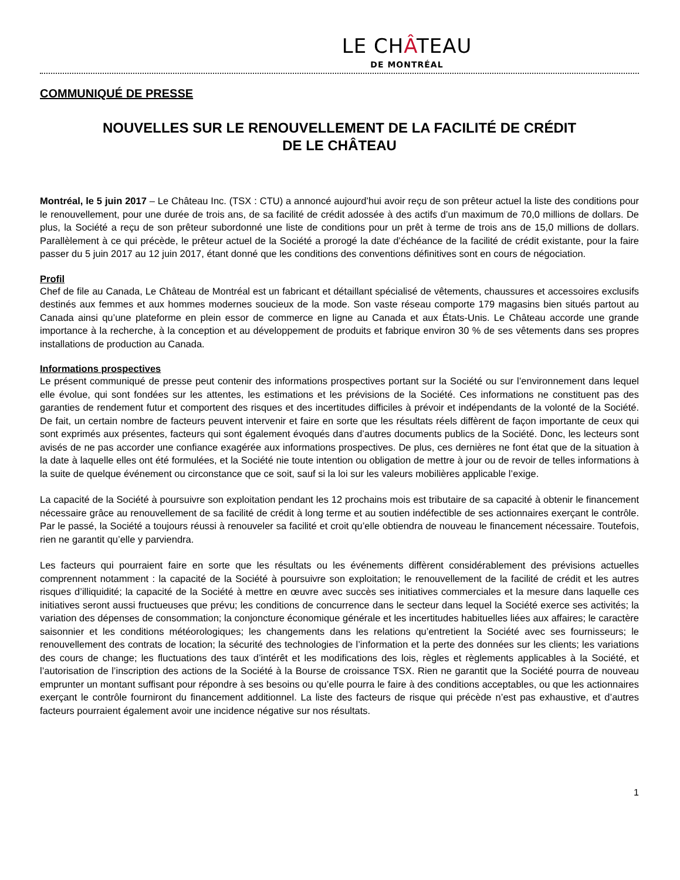LE CHÂTEAU
DE MONTRÉAL
COMMUNIQUÉ DE PRESSE
NOUVELLES SUR LE RENOUVELLEMENT DE LA FACILITÉ DE CRÉDIT
DE LE CHÂTEAU
Montréal, le 5 juin 2017 – Le Château Inc. (TSX : CTU) a annoncé aujourd’hui avoir reçu de son prêteur actuel la liste des conditions pour le renouvellement, pour une durée de trois ans, de sa facilité de crédit adossée à des actifs d’un maximum de 70,0 millions de dollars. De plus, la Société a reçu de son prêteur subordonné une liste de conditions pour un prêt à terme de trois ans de 15,0 millions de dollars. Parallèlement à ce qui précède, le prêteur actuel de la Société a prorogé la date d’échéance de la facilité de crédit existante, pour la faire passer du 5 juin 2017 au 12 juin 2017, étant donné que les conditions des conventions définitives sont en cours de négociation.
Profil
Chef de file au Canada, Le Château de Montréal est un fabricant et détaillant spécialisé de vêtements, chaussures et accessoires exclusifs destinés aux femmes et aux hommes modernes soucieux de la mode. Son vaste réseau comporte 179 magasins bien situés partout au Canada ainsi qu’une plateforme en plein essor de commerce en ligne au Canada et aux États-Unis. Le Château accorde une grande importance à la recherche, à la conception et au développement de produits et fabrique environ 30 % de ses vêtements dans ses propres installations de production au Canada.
Informations prospectives
Le présent communiqué de presse peut contenir des informations prospectives portant sur la Société ou sur l’environnement dans lequel elle évolue, qui sont fondées sur les attentes, les estimations et les prévisions de la Société. Ces informations ne constituent pas des garanties de rendement futur et comportent des risques et des incertitudes difficiles à prévoir et indépendants de la volonté de la Société. De fait, un certain nombre de facteurs peuvent intervenir et faire en sorte que les résultats réels diffèrent de façon importante de ceux qui sont exprimés aux présentes, facteurs qui sont également évoqués dans d’autres documents publics de la Société. Donc, les lecteurs sont avisés de ne pas accorder une confiance exagérée aux informations prospectives. De plus, ces dernières ne font état que de la situation à la date à laquelle elles ont été formulées, et la Société nie toute intention ou obligation de mettre à jour ou de revoir de telles informations à la suite de quelque événement ou circonstance que ce soit, sauf si la loi sur les valeurs mobilières applicable l’exige.
La capacité de la Société à poursuivre son exploitation pendant les 12 prochains mois est tributaire de sa capacité à obtenir le financement nécessaire grâce au renouvellement de sa facilité de crédit à long terme et au soutien indéfectible de ses actionnaires exerçant le contrôle. Par le passé, la Société a toujours réussi à renouveler sa facilité et croit qu’elle obtiendra de nouveau le financement nécessaire. Toutefois, rien ne garantit qu’elle y parviendra.
Les facteurs qui pourraient faire en sorte que les résultats ou les événements diffèrent considérablement des prévisions actuelles comprennent notamment : la capacité de la Société à poursuivre son exploitation; le renouvellement de la facilité de crédit et les autres risques d’illiquidité; la capacité de la Société à mettre en œuvre avec succès ses initiatives commerciales et la mesure dans laquelle ces initiatives seront aussi fructueuses que prévu; les conditions de concurrence dans le secteur dans lequel la Société exerce ses activités; la variation des dépenses de consommation; la conjoncture économique générale et les incertitudes habituelles liées aux affaires; le caractère saisonnier et les conditions météorologiques; les changements dans les relations qu’entretient la Société avec ses fournisseurs; le renouvellement des contrats de location; la sécurité des technologies de l’information et la perte des données sur les clients; les variations des cours de change; les fluctuations des taux d’intérêt et les modifications des lois, règles et règlements applicables à la Société, et l’autorisation de l’inscription des actions de la Société à la Bourse de croissance TSX. Rien ne garantit que la Société pourra de nouveau emprunter un montant suffisant pour répondre à ses besoins ou qu’elle pourra le faire à des conditions acceptables, ou que les actionnaires exerçant le contrôle fourniront du financement additionnel. La liste des facteurs de risque qui précède n’est pas exhaustive, et d’autres facteurs pourraient également avoir une incidence négative sur nos résultats.
1